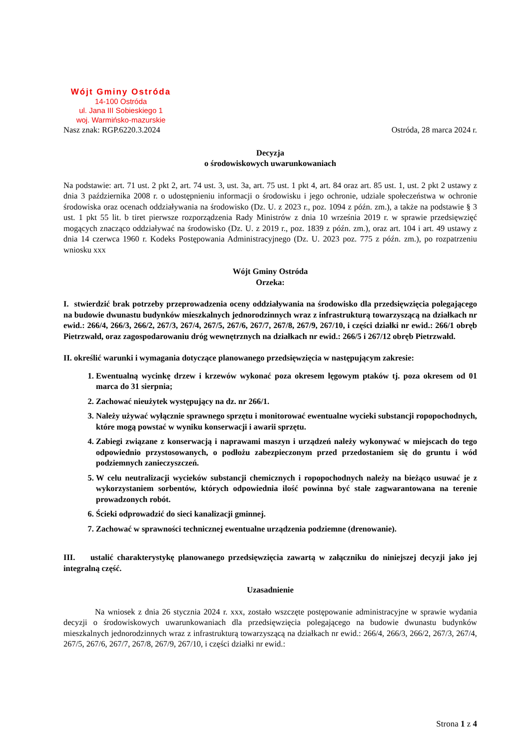Wójt Gminy Ostróda
14-100 Ostróda
ul. Jana III Sobieskiego 1
woj. Warmińsko-mazurskie
Nasz znak: RGP.6220.3.2024 Ostróda, 28 marca 2024 r.
Decyzja
o środowiskowych uwarunkowaniach
Na podstawie: art. 71 ust. 2 pkt 2, art. 74 ust. 3, ust. 3a, art. 75 ust. 1 pkt 4, art. 84 oraz art. 85 ust. 1, ust. 2 pkt 2 ustawy z dnia 3 października 2008 r. o udostępnieniu informacji o środowisku i jego ochronie, udziale społeczeństwa w ochronie środowiska oraz ocenach oddziaływania na środowisko (Dz. U. z 2023 r., poz. 1094 z późn. zm.), a także na podstawie § 3 ust. 1 pkt 55 lit. b tiret pierwsze rozporządzenia Rady Ministrów z dnia 10 września 2019 r. w sprawie przedsięwzięć mogących znacząco oddziaływać na środowisko (Dz. U. z 2019 r., poz. 1839 z późn. zm.), oraz art. 104 i art. 49 ustawy z dnia 14 czerwca 1960 r. Kodeks Postępowania Administracyjnego (Dz. U. 2023 poz. 775 z późn. zm.), po rozpatrzeniu wniosku xxx
Wójt Gminy Ostróda
Orzeka:
I. stwierdzić brak potrzeby przeprowadzenia oceny oddziaływania na środowisko dla przedsięwzięcia polegającego na budowie dwunastu budynków mieszkalnych jednorodzinnych wraz z infrastrukturą towarzyszącą na działkach nr ewid.: 266/4, 266/3, 266/2, 267/3, 267/4, 267/5, 267/6, 267/7, 267/8, 267/9, 267/10, i części działki nr ewid.: 266/1 obręb Pietrzwałd, oraz zagospodarowaniu dróg wewnętrznych na działkach nr ewid.: 266/5 i 267/12 obręb Pietrzwałd.
II. określić warunki i wymagania dotyczące planowanego przedsięwzięcia w następującym zakresie:
1. Ewentualną wycinkę drzew i krzewów wykonać poza okresem lęgowym ptaków tj. poza okresem od 01 marca do 31 sierpnia;
2. Zachować nieużytek występujący na dz. nr 266/1.
3. Należy używać wyłącznie sprawnego sprzętu i monitorować ewentualne wycieki substancji ropopochodnych, które mogą powstać w wyniku konserwacji i awarii sprzętu.
4. Zabiegi związane z konserwacją i naprawami maszyn i urządzeń należy wykonywać w miejscach do tego odpowiednio przystosowanych, o podłożu zabezpieczonym przed przedostaniem się do gruntu i wód podziemnych zanieczyszczeń.
5. W celu neutralizacji wycieków substancji chemicznych i ropopochodnych należy na bieżąco usuwać je z wykorzystaniem sorbentów, których odpowiednia ilość powinna być stale zagwarantowana na terenie prowadzonych robót.
6. Ścieki odprowadzić do sieci kanalizacji gminnej.
7. Zachować w sprawności technicznej ewentualne urządzenia podziemne (drenowanie).
III. ustalić charakterystykę planowanego przedsięwzięcia zawartą w załączniku do niniejszej decyzji jako jej integralną część.
Uzasadnienie
Na wniosek z dnia 26 stycznia 2024 r. xxx, zostało wszczęte postępowanie administracyjne w sprawie wydania decyzji o środowiskowych uwarunkowaniach dla przedsięwzięcia polegającego na budowie dwunastu budynków mieszkalnych jednorodzinnych wraz z infrastrukturą towarzyszącą na działkach nr ewid.: 266/4, 266/3, 266/2, 267/3, 267/4, 267/5, 267/6, 267/7, 267/8, 267/9, 267/10, i części działki nr ewid.:
Strona 1 z 4